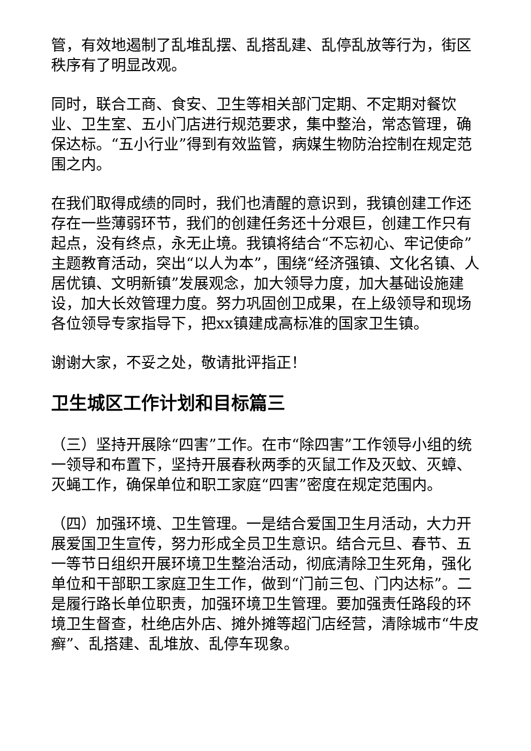管，有效地遏制了乱堆乱摆、乱搭乱建、乱停乱放等行为，街区秩序有了明显改观。
同时，联合工商、食安、卫生等相关部门定期、不定期对餐饮业、卫生室、五小门店进行规范要求，集中整治，常态管理，确保达标。“五小行业”得到有效监管，病媒生物防治控制在规定范围之内。
在我们取得成绩的同时，我们也清醒的意识到，我镇创建工作还存在一些薄弱环节，我们的创建任务还十分艰巨，创建工作只有起点，没有终点，永无止境。我镇将结合“不忘初心、牢记使命”主题教育活动，突出“以人为本”，围绕“经济强镇、文化名镇、人居优镇、文明新镇”发展观念，加大领导力度，加大基础设施建设，加大长效管理力度。努力巩固创卫成果，在上级领导和现场各位领导专家指导下，把xx镇建成高标准的国家卫生镇。
谢谢大家，不妥之处，敬请批评指正！
卫生城区工作计划和目标篇三
（三）坚持开展除“四害”工作。在市“除四害”工作领导小组的统一领导和布置下，坚持开展春秋两季的灭鼠工作及灭蚊、灭蟑、灭蝇工作，确保单位和职工家庭“四害”密度在规定范围内。
（四）加强环境、卫生管理。一是结合爱国卫生月活动，大力开展爱国卫生宣传，努力形成全员卫生意识。结合元旦、春节、五一等节日组织开展环境卫生整治活动，彻底清除卫生死角，强化单位和干部职工家庭卫生工作，做到“门前三包、门内达标”。二是履行路长单位职责，加强环境卫生管理。要加强责任路段的环境卫生督查，杜绝店外店、摊外摊等超门店经营，清除城市“牛皮癣”、乱搭建、乱堆放、乱停车现象。